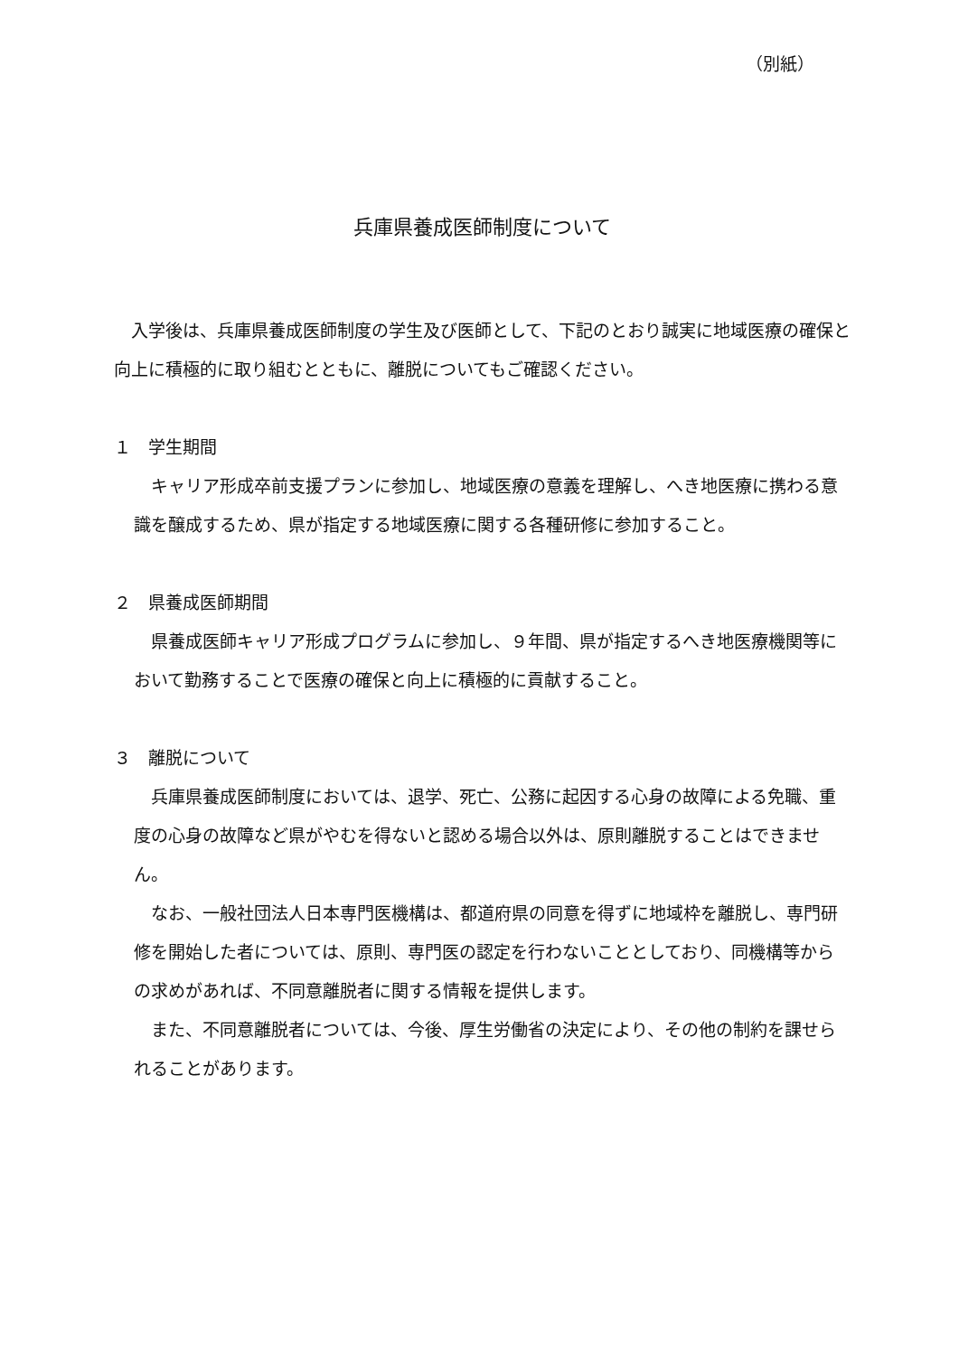（別紙）
兵庫県養成医師制度について
　入学後は、兵庫県養成医師制度の学生及び医師として、下記のとおり誠実に地域医療の確保と向上に積極的に取り組むとともに、離脱についてもご確認ください。
１　学生期間
　キャリア形成卒前支援プランに参加し、地域医療の意義を理解し、へき地医療に携わる意識を醸成するため、県が指定する地域医療に関する各種研修に参加すること。
２　県養成医師期間
　県養成医師キャリア形成プログラムに参加し、９年間、県が指定するへき地医療機関等において勤務することで医療の確保と向上に積極的に貢献すること。
３　離脱について
　兵庫県養成医師制度においては、退学、死亡、公務に起因する心身の故障による免職、重度の心身の故障など県がやむを得ないと認める場合以外は、原則離脱することはできません。
　なお、一般社団法人日本専門医機構は、都道府県の同意を得ずに地域枠を離脱し、専門研修を開始した者については、原則、専門医の認定を行わないこととしており、同機構等からの求めがあれば、不同意離脱者に関する情報を提供します。
　また、不同意離脱者については、今後、厚生労働省の決定により、その他の制約を課せられることがあります。